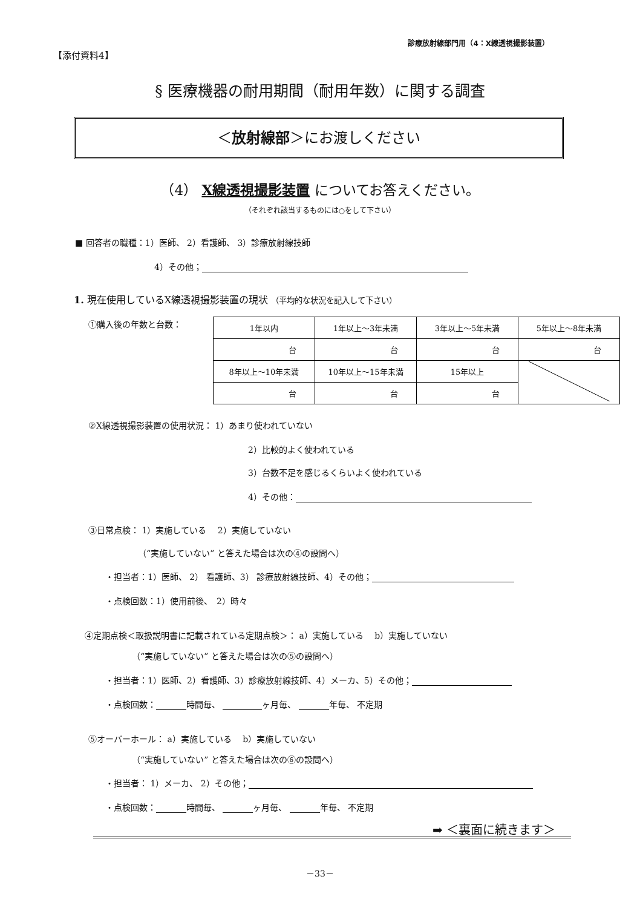診療放射線部門用（4：X線透視撮影装置）
【添付資料4】
§ 医療機器の耐用期間（耐用年数）に関する調査
＜放射線部＞にお渡しください
（4） X線透視撮影装置 についてお答えください。
（それぞれ該当するものには○をして下さい）
■ 回答者の職種：1）医師、 2）看護師、 3）診療放射線技師
4）その他；
1. 現在使用しているX線透視撮影装置の現状 （平均的な状況を記入して下さい）
①購入後の年数と台数：
| 1年以内 | 1年以上～3年未満 | 3年以上～5年未満 | 5年以上～8年未満 |
| 台 | 台 | 台 | 台 |
| 8年以上～10年未満 | 10年以上～15年未満 | 15年以上 | |
| 台 | 台 | 台 | |
②X線透視撮影装置の使用状況： 1）あまり使われていない
2）比較的よく使われている
3）台数不足を感じるくらいよく使われている
4）その他：
③日常点検： 1）実施している　 2）実施していない
（“実施していない” と答えた場合は次の④の設問へ）
・担当者：1）医師、 2） 看護師、3） 診療放射線技師、4）その他；
・点検回数：1）使用前後、　2）時々
④定期点検＜取扱説明書に記載されている定期点検＞： a）実施している　 b）実施していない
（“実施していない” と答えた場合は次の⑤の設問へ）
・担当者：1）医師、2）看護師、3）診療放射線技師、4）メーカ、5）その他；
・点検回数： 時間毎、 ヶ月毎、 年毎、 不定期
⑤オーバーホール： a）実施している　 b）実施していない
（“実施していない” と答えた場合は次の⑥の設問へ）
・担当者： 1）メーカ、 2）その他；
・点検回数： 時間毎、 ヶ月毎、 年毎、 不定期
➡ ＜裏面に続きます＞
－33－